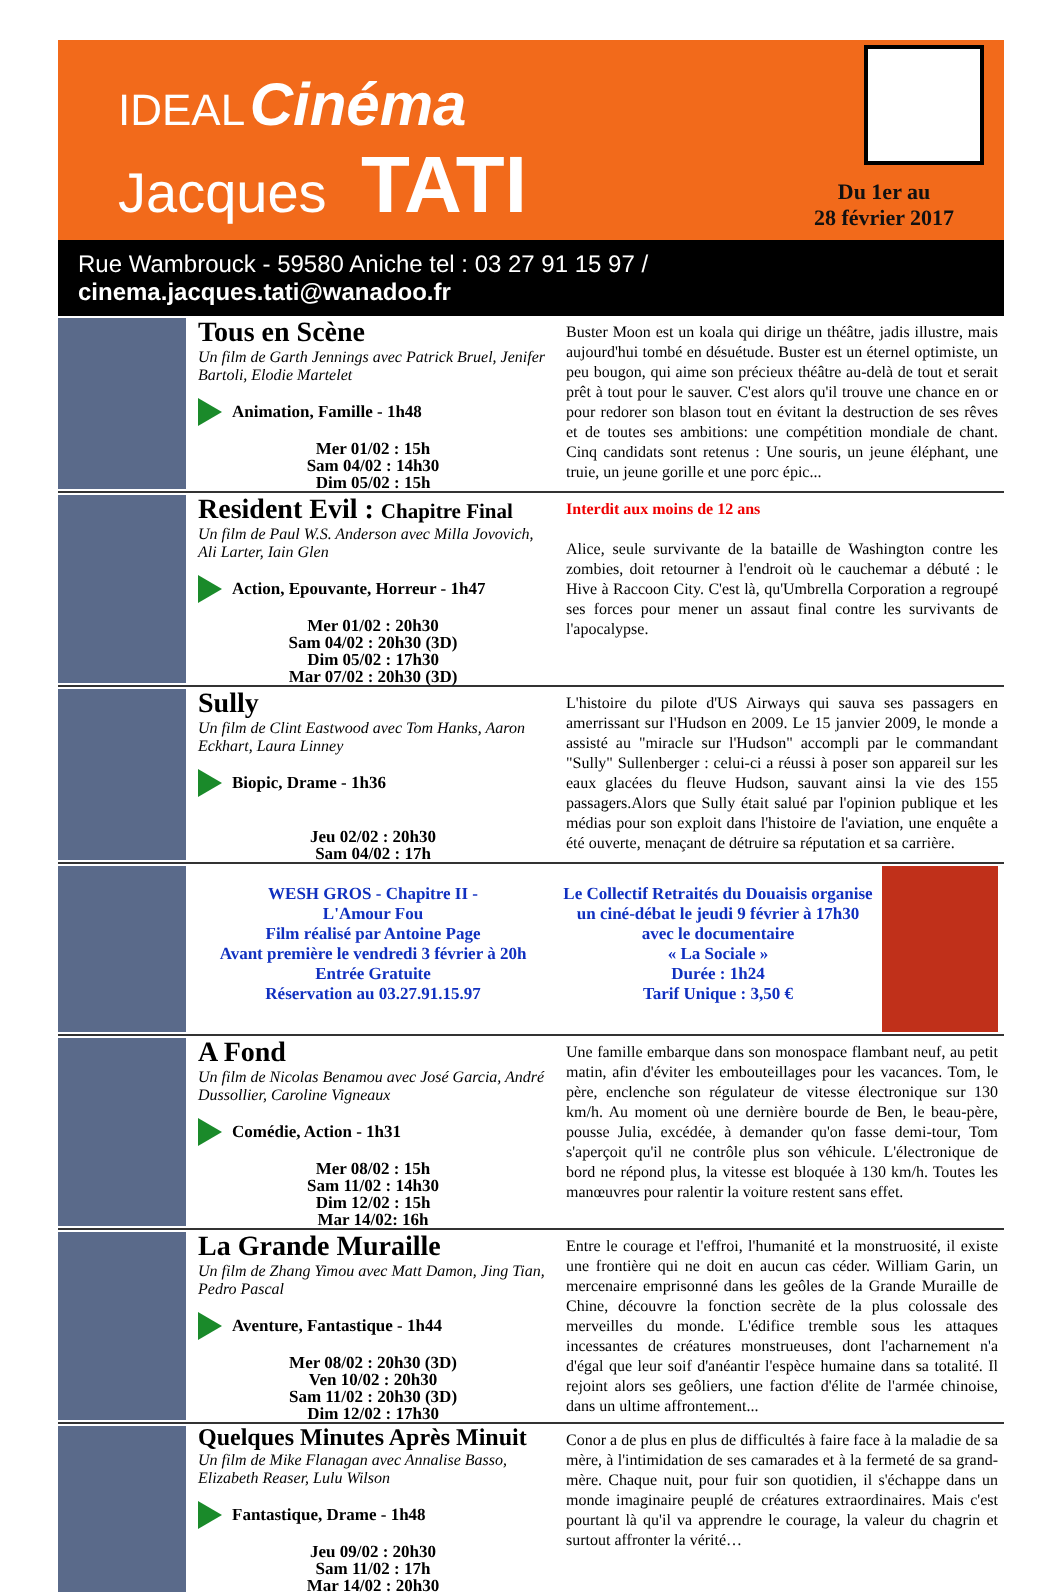IDEAL Cinéma
Jacques TATI
Du 1er au
28 février 2017
Rue Wambrouck - 59580 Aniche tel : 03 27 91 15 97 / cinema.jacques.tati@wanadoo.fr
Tous en Scène
Un film de Garth Jennings avec Patrick Bruel, Jenifer Bartoli, Elodie Martelet
Animation, Famille - 1h48
Mer 01/02 : 15h
Sam 04/02 : 14h30
Dim 05/02 : 15h
Buster Moon est un koala qui dirige un théâtre, jadis illustre, mais aujourd'hui tombé en désuétude. Buster est un éternel optimiste, un peu bougon, qui aime son précieux théâtre au-delà de tout et serait prêt à tout pour le sauver. C'est alors qu'il trouve une chance en or pour redorer son blason tout en évitant la destruction de ses rêves et de toutes ses ambitions: une compétition mondiale de chant. Cinq candidats sont retenus : Une souris, un jeune éléphant, une truie, un jeune gorille et une porc épic...
Resident Evil : Chapitre Final
Un film de Paul W.S. Anderson avec Milla Jovovich, Ali Larter, Iain Glen
Action, Epouvante, Horreur - 1h47
Mer 01/02 : 20h30
Sam 04/02 : 20h30 (3D)
Dim 05/02 : 17h30
Mar 07/02 : 20h30 (3D)
Interdit aux moins de 12 ans
Alice, seule survivante de la bataille de Washington contre les zombies, doit retourner à l'endroit où le cauchemar a débuté : le Hive à Raccoon City. C'est là, qu'Umbrella Corporation a regroupé ses forces pour mener un assaut final contre les survivants de l'apocalypse.
Sully
Un film de Clint Eastwood avec Tom Hanks, Aaron Eckhart, Laura Linney
Biopic, Drame - 1h36
Jeu 02/02 : 20h30
Sam 04/02 : 17h
L'histoire du pilote d'US Airways qui sauva ses passagers en amerrissant sur l'Hudson en 2009. Le 15 janvier 2009, le monde a assisté au "miracle sur l'Hudson" accompli par le commandant "Sully" Sullenberger : celui-ci a réussi à poser son appareil sur les eaux glacées du fleuve Hudson, sauvant ainsi la vie des 155 passagers.Alors que Sully était salué par l'opinion publique et les médias pour son exploit dans l'histoire de l'aviation, une enquête a été ouverte, menaçant de détruire sa réputation et sa carrière.
WESH GROS - Chapitre II -
L'Amour Fou
Film réalisé par Antoine Page
Avant première le vendredi 3 février à 20h
Entrée Gratuite
Réservation au 03.27.91.15.97
Le Collectif Retraités du Douaisis organise un ciné-débat le jeudi 9 février à 17h30 avec le documentaire
« La Sociale »
Durée : 1h24
Tarif Unique : 3,50 €
A Fond
Un film de Nicolas Benamou avec José Garcia, André Dussollier, Caroline Vigneaux
Comédie, Action - 1h31
Mer 08/02 : 15h
Sam 11/02 : 14h30
Dim 12/02 : 15h
Mar 14/02: 16h
Une famille embarque dans son monospace flambant neuf, au petit matin, afin d'éviter les embouteillages pour les vacances. Tom, le père, enclenche son régulateur de vitesse électronique sur 130 km/h. Au moment où une dernière bourde de Ben, le beau-père, pousse Julia, excédée, à demander qu'on fasse demi-tour, Tom s'aperçoit qu'il ne contrôle plus son véhicule. L'électronique de bord ne répond plus, la vitesse est bloquée à 130 km/h. Toutes les manœuvres pour ralentir la voiture restent sans effet.
La Grande Muraille
Un film de Zhang Yimou avec Matt Damon, Jing Tian, Pedro Pascal
Aventure, Fantastique - 1h44
Mer 08/02 : 20h30 (3D)
Ven 10/02 : 20h30
Sam 11/02 : 20h30 (3D)
Dim 12/02 : 17h30
Entre le courage et l'effroi, l'humanité et la monstruosité, il existe une frontière qui ne doit en aucun cas céder. William Garin, un mercenaire emprisonné dans les geôles de la Grande Muraille de Chine, découvre la fonction secrète de la plus colossale des merveilles du monde. L'édifice tremble sous les attaques incessantes de créatures monstrueuses, dont l'acharnement n'a d'égal que leur soif d'anéantir l'espèce humaine dans sa totalité. Il rejoint alors ses geôliers, une faction d'élite de l'armée chinoise, dans un ultime affrontement...
Quelques Minutes Après Minuit
Un film de Mike Flanagan avec Annalise Basso, Elizabeth Reaser, Lulu Wilson
Fantastique, Drame - 1h48
Jeu 09/02 : 20h30
Sam 11/02 : 17h
Mar 14/02 : 20h30
Conor a de plus en plus de difficultés à faire face à la maladie de sa mère, à l'intimidation de ses camarades et à la fermeté de sa grand-mère. Chaque nuit, pour fuir son quotidien, il s'échappe dans un monde imaginaire peuplé de créatures extraordinaires. Mais c'est pourtant là qu'il va apprendre le courage, la valeur du chagrin et surtout affronter la vérité…